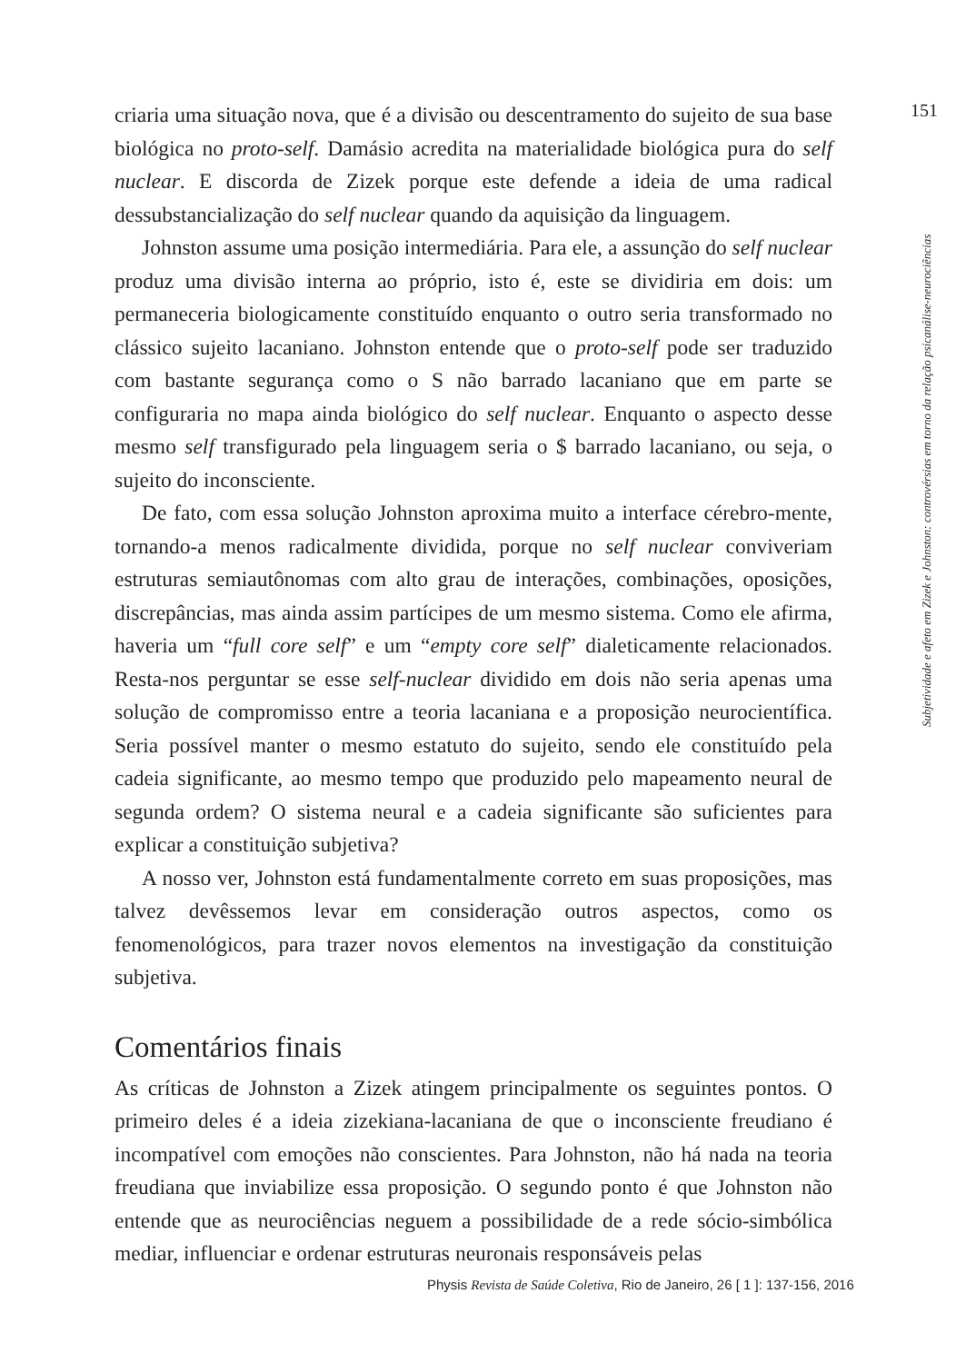151
Subjetividade e afeto em Zizek e Johnston: controvérsias em torno da relação psicanálise-neurociências
criaria uma situação nova, que é a divisão ou descentramento do sujeito de sua base biológica no proto-self. Damásio acredita na materialidade biológica pura do self nuclear. E discorda de Zizek porque este defende a ideia de uma radical dessubstancialização do self nuclear quando da aquisição da linguagem.
Johnston assume uma posição intermediária. Para ele, a assunção do self nuclear produz uma divisão interna ao próprio, isto é, este se dividiria em dois: um permaneceria biologicamente constituído enquanto o outro seria transformado no clássico sujeito lacaniano. Johnston entende que o proto-self pode ser traduzido com bastante segurança como o S não barrado lacaniano que em parte se configuraria no mapa ainda biológico do self nuclear. Enquanto o aspecto desse mesmo self transfigurado pela linguagem seria o $ barrado lacaniano, ou seja, o sujeito do inconsciente.
De fato, com essa solução Johnston aproxima muito a interface cérebro-mente, tornando-a menos radicalmente dividida, porque no self nuclear conviveriam estruturas semiautônomas com alto grau de interações, combinações, oposições, discrepâncias, mas ainda assim partícipes de um mesmo sistema. Como ele afirma, haveria um “full core self” e um “empty core self” dialeticamente relacionados. Resta-nos perguntar se esse self-nuclear dividido em dois não seria apenas uma solução de compromisso entre a teoria lacaniana e a proposição neurocientífica. Seria possível manter o mesmo estatuto do sujeito, sendo ele constituído pela cadeia significante, ao mesmo tempo que produzido pelo mapeamento neural de segunda ordem? O sistema neural e a cadeia significante são suficientes para explicar a constituição subjetiva?
A nosso ver, Johnston está fundamentalmente correto em suas proposições, mas talvez devêssemos levar em consideração outros aspectos, como os fenomenológicos, para trazer novos elementos na investigação da constituição subjetiva.
Comentários finais
As críticas de Johnston a Zizek atingem principalmente os seguintes pontos. O primeiro deles é a ideia zizekiana-lacaniana de que o inconsciente freudiano é incompatível com emoções não conscientes. Para Johnston, não há nada na teoria freudiana que inviabilize essa proposição. O segundo ponto é que Johnston não entende que as neurociências neguem a possibilidade de a rede sócio-simbólica mediar, influenciar e ordenar estruturas neuronais responsáveis pelas
Physis Revista de Saúde Coletiva, Rio de Janeiro, 26 [ 1 ]: 137-156, 2016